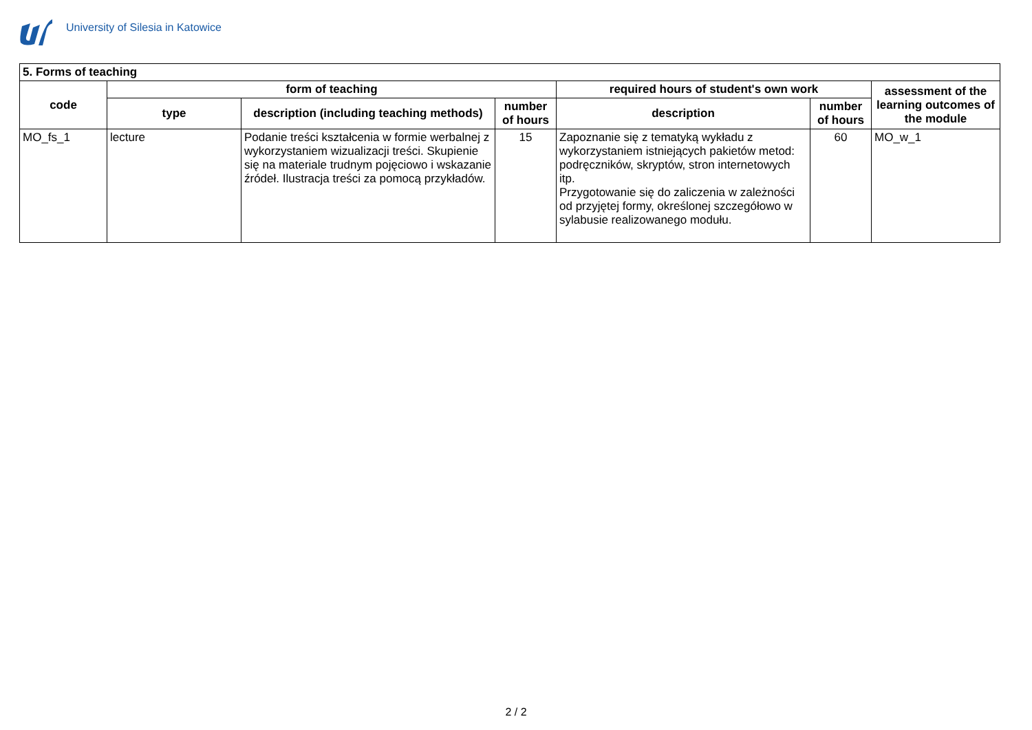University of Silesia in Katowice
| 5. Forms of teaching | | | | | | |
| --- | --- | --- | --- | --- | --- | --- |
| code | form of teaching | | | required hours of student's own work | | assessment of the learning outcomes of the module |
| | type | description (including teaching methods) | number of hours | description | number of hours | |
| MO_fs_1 | lecture | Podanie treści kształcenia w formie werbalnej z wykorzystaniem wizualizacji treści. Skupienie się na materiale trudnym pojęciowo i wskazanie źródeł. Ilustracja treści za pomocą przykładów. | 15 | Zapoznanie się z tematyką wykładu z wykorzystaniem istniejących pakietów metod: podręczników, skryptów, stron internetowych itp. Przygotowanie się do zaliczenia w zależności od przyjętej formy, określonej szczegółowo w sylabusie realizowanego modułu. | 60 | MO_w_1 |
2 / 2